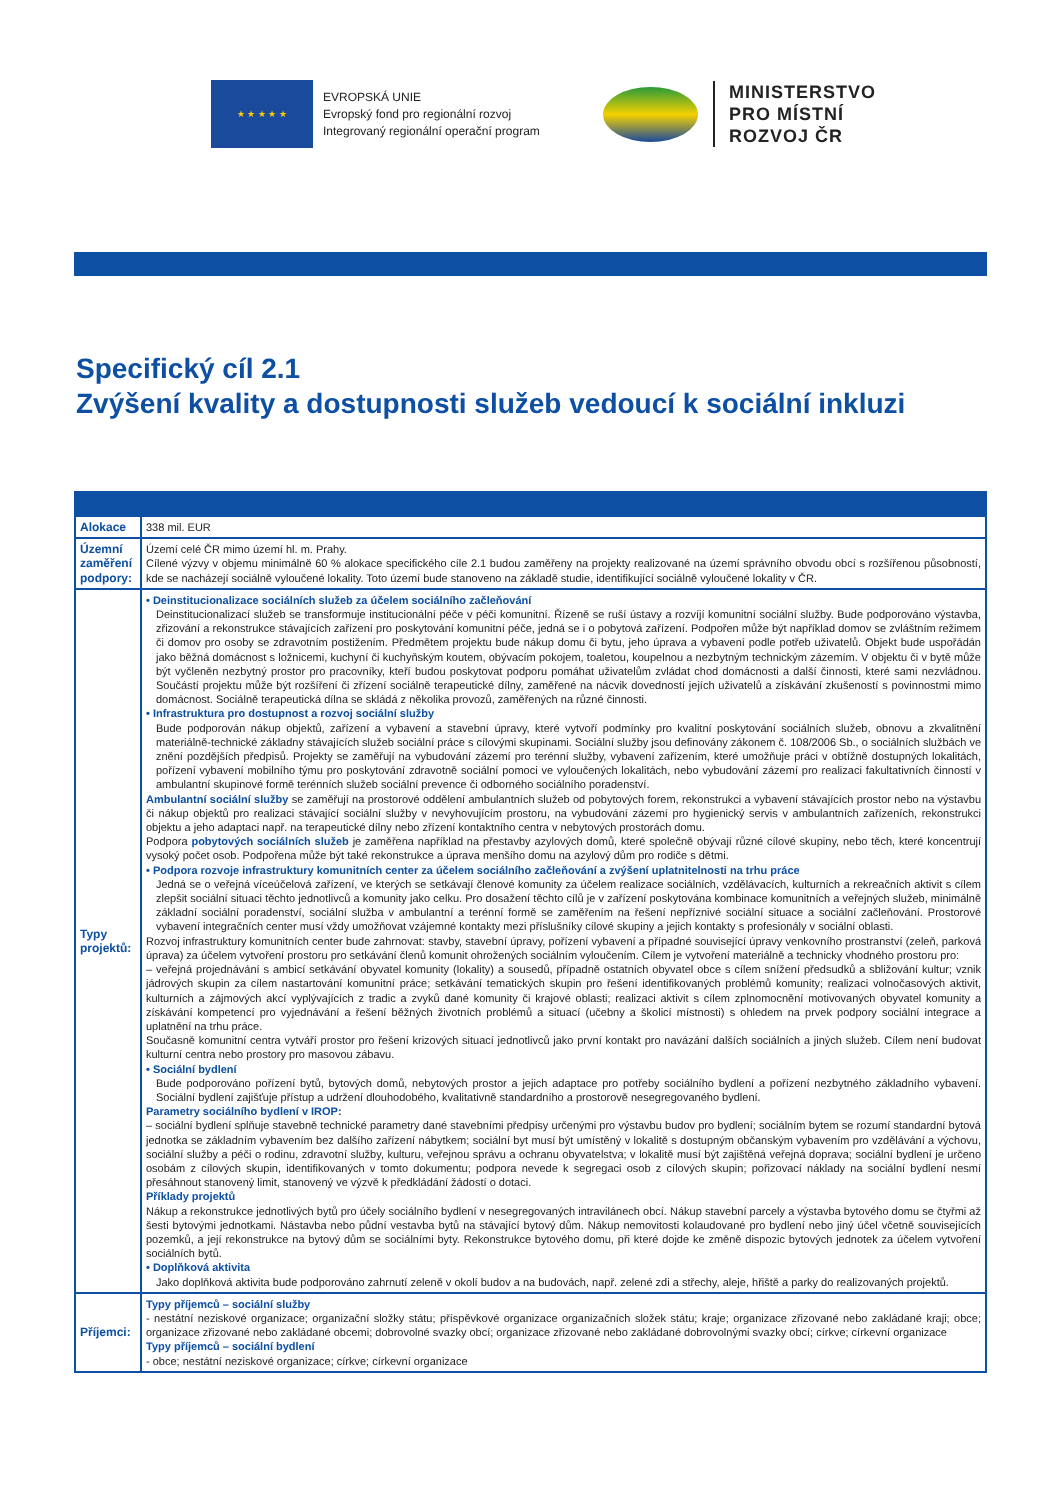★ ★ ★ ★ ★
EVROPSKÁ UNIE
Evropský fond pro regionální rozvoj
Integrovaný regionální operační program
MINISTERSTVO
PRO MÍSTNÍ
ROZVOJ ČR
Specifický cíl 2.1
Zvýšení kvality a dostupnosti služeb vedoucí k sociální inkluzi
| Alokace | 338 mil. EUR |
| Územní zaměření podpory: | Území celé ČR mimo území hl. m. Prahy. Cílené výzvy v objemu minimálně 60 % alokace specifického cíle 2.1 budou zaměřeny na projekty realizované na území správního obvodu obcí s rozšířenou působností, kde se nacházejí sociálně vyloučené lokality. Toto území bude stanoveno na základě studie, identifikující sociálně vyloučené lokality v ČR. |
| Typy projektů: | • Deinstitucionalizace sociálních služeb za účelem sociálního začleňování Deinstitucionalizací služeb se transformuje institucionální péče v péči komunitní. Řízeně se ruší ústavy a rozvíjí komunitní sociální služby. Bude podporováno výstavba, zřizování a rekonstrukce stávajících zařízení pro poskytování komunitní péče, jedná se i o pobytová zařízení. Podpořen může být například domov se zvláštním režimem či domov pro osoby se zdravotním postižením. Předmětem projektu bude nákup domu či bytu, jeho úprava a vybavení podle potřeb uživatelů. Objekt bude uspořádán jako běžná domácnost s ložnicemi, kuchyní či kuchyňským koutem, obývacím pokojem, toaletou, koupelnou a nezbytným technickým zázemím. V objektu či v bytě může být vyčleněn nezbytný prostor pro pracovníky, kteří budou poskytovat podporu pomáhat uživatelům zvládat chod domácnosti a další činnosti, které sami nezvládnou. Součástí projektu může být rozšíření či zřízení sociálně terapeutické dílny, zaměřené na nácvik dovedností jejích uživatelů a získávání zkušeností s povinnostmi mimo domácnost. Sociálně terapeutická dílna se skládá z několika provozů, zaměřených na různé činnosti. • Infrastruktura pro dostupnost a rozvoj sociální služby Bude podporován nákup objektů, zařízení a vybavení a stavební úpravy, které vytvoří podmínky pro kvalitní poskytování sociálních služeb, obnovu a zkvalitnění materiálně-technické základny stávajících služeb sociální práce s cílovými skupinami. Sociální služby jsou definovány zákonem č. 108/2006 Sb., o sociálních službách ve znění pozdějších předpisů. Projekty se zaměřují na vybudování zázemí pro terénní služby, vybavení zařízením, které umožňuje práci v obtížně dostupných lokalitách, pořízení vybavení mobilního týmu pro poskytování zdravotně sociální pomoci ve vyloučených lokalitách, nebo vybudování zázemí pro realizaci fakultativních činností v ambulantní skupinové formě terénních služeb sociální prevence či odborného sociálního poradenství. Ambulantní sociální služby se zaměřují na prostorové oddělení ambulantních služeb od pobytových forem, rekonstrukci a vybavení stávajících prostor nebo na výstavbu či nákup objektů pro realizaci stávající sociální služby v nevyhovujícím prostoru, na vybudování zázemí pro hygienický servis v ambulantních zařízeních, rekonstrukci objektu a jeho adaptaci např. na terapeutické dílny nebo zřízení kontaktního centra v nebytových prostorách domu. Podpora pobytových sociálních služeb je zaměřena například na přestavby azylových domů, které společně obývají různé cílové skupiny, nebo těch, které koncentrují vysoký počet osob. Podpořena může být také rekonstrukce a úprava menšího domu na azylový dům pro rodiče s dětmi. • Podpora rozvoje infrastruktury komunitních center za účelem sociálního začleňování a zvýšení uplatnitelnosti na trhu práce Jedná se o veřejná víceúčelová zařízení, ve kterých se setkávají členové komunity za účelem realizace sociálních, vzdělávacích, kulturních a rekreačních aktivit s cílem zlepšit sociální situaci těchto jednotlivců a komunity jako celku. Pro dosažení těchto cílů je v zařízení poskytována kombinace komunitních a veřejných služeb, minimálně základní sociální poradenství, sociální služba v ambulantní a terénní formě se zaměřením na řešení nepříznivé sociální situace a sociální začleňování. Prostorové vybavení integračních center musí vždy umožňovat vzájemné kontakty mezi příslušníky cílové skupiny a jejich kontakty s profesionály v sociální oblasti. Rozvoj infrastruktury komunitních center bude zahrnovat: stavby, stavební úpravy, pořízení vybavení a případné související úpravy venkovního prostranství (zeleň, parková úprava) za účelem vytvoření prostoru pro setkávání členů komunit ohrožených sociálním vyloučením. Cílem je vytvoření materiálně a technicky vhodného prostoru pro: – veřejná projednávání s ambicí setkávání obyvatel komunity (lokality) a sousedů, případně ostatních obyvatel obce s cílem snížení předsudků a sbližování kultur; vznik jádrových skupin za cílem nastartování komunitní práce; setkávání tematických skupin pro řešení identifikovaných problémů komunity; realizaci volnočasových aktivit, kulturních a zájmových akcí vyplývajících z tradic a zvyků dané komunity či krajové oblasti; realizaci aktivit s cílem zplnomocnění motivovaných obyvatel komunity a získávání kompetencí pro vyjednávání a řešení běžných životních problémů a situací (učebny a školicí místnosti) s ohledem na prvek podpory sociální integrace a uplatnění na trhu práce. Současně komunitní centra vytváří prostor pro řešení krizových situací jednotlivců jako první kontakt pro navázání dalších sociálních a jiných služeb. Cílem není budovat kulturní centra nebo prostory pro masovou zábavu. • Sociální bydlení Bude podporováno pořízení bytů, bytových domů, nebytových prostor a jejich adaptace pro potřeby sociálního bydlení a pořízení nezbytného základního vybavení. Sociální bydlení zajišťuje přístup a udržení dlouhodobého, kvalitativně standardního a prostorově nesegregovaného bydlení. Parametry sociálního bydlení v IROP: – sociální bydlení splňuje stavebně technické parametry dané stavebními předpisy určenými pro výstavbu budov pro bydlení; sociálním bytem se rozumí standardní bytová jednotka se základním vybavením bez dalšího zařízení nábytkem; sociální byt musí být umístěný v lokalitě s dostupným občanským vybavením pro vzdělávání a výchovu, sociální služby a péči o rodinu, zdravotní služby, kulturu, veřejnou správu a ochranu obyvatelstva; v lokalitě musí být zajištěná veřejná doprava; sociální bydlení je určeno osobám z cílových skupin, identifikovaných v tomto dokumentu; podpora nevede k segregaci osob z cílových skupin; pořizovací náklady na sociální bydlení nesmí přesáhnout stanovený limit, stanovený ve výzvě k předkládání žádostí o dotaci. Příklady projektů Nákup a rekonstrukce jednotlivých bytů pro účely sociálního bydlení v nesegregovaných intravilánech obcí. Nákup stavební parcely a výstavba bytového domu se čtyřmi až šesti bytovými jednotkami. Nástavba nebo půdní vestavba bytů na stávající bytový dům. Nákup nemovitosti kolaudované pro bydlení nebo jiný účel včetně souvisejících pozemků, a její rekonstrukce na bytový dům se sociálními byty. Rekonstrukce bytového domu, při které dojde ke změně dispozic bytových jednotek za účelem vytvoření sociálních bytů. • Doplňková aktivita Jako doplňková aktivita bude podporováno zahrnutí zeleně v okolí budov a na budovách, např. zelené zdi a střechy, aleje, hřiště a parky do realizovaných projektů. |
| Příjemci: | Typy příjemců – sociální služby - nestátní neziskové organizace; organizační složky státu; příspěvkové organizace organizačních složek státu; kraje; organizace zřizované nebo zakládané kraji; obce; organizace zřizované nebo zakládané obcemi; dobrovolné svazky obcí; organizace zřizované nebo zakládané dobrovolnými svazky obcí; církve; církevní organizace Typy příjemců – sociální bydlení - obce; nestátní neziskové organizace; církve; církevní organizace |